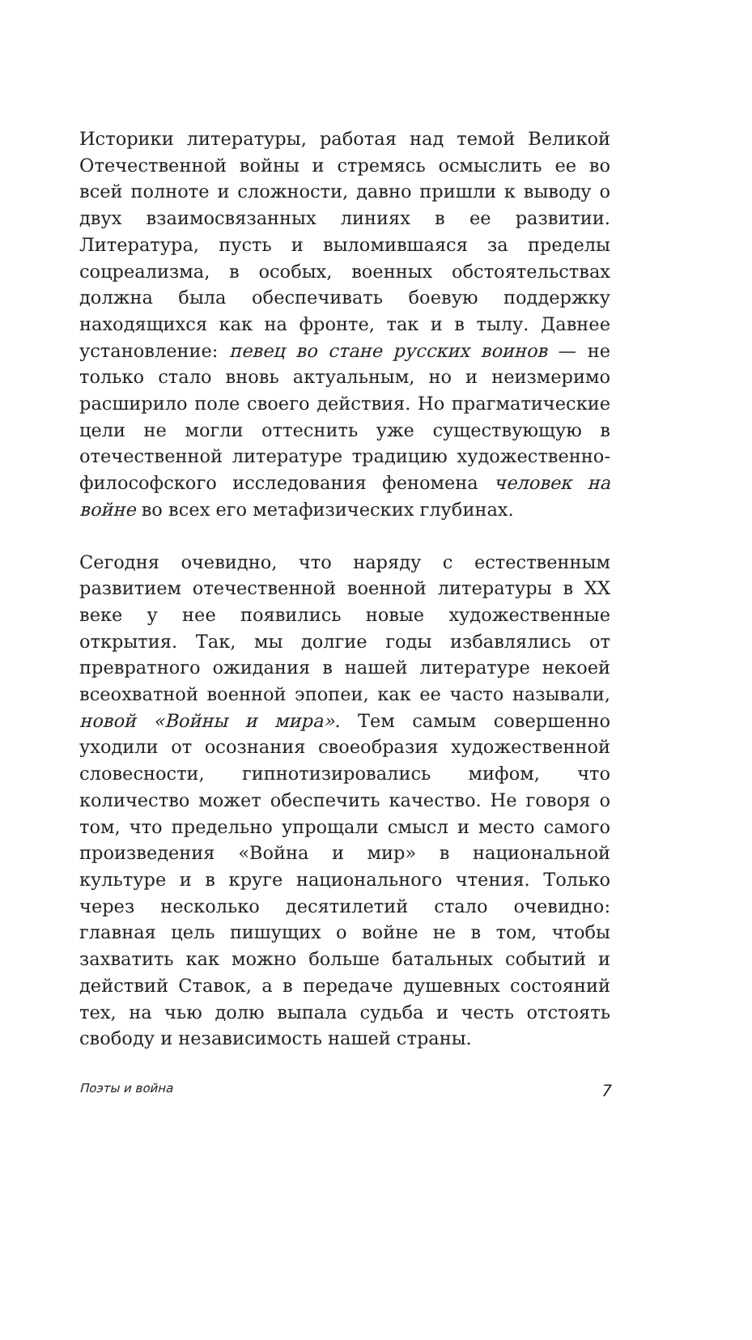Историки литературы, работая над темой Великой Отечественной войны и стремясь осмыслить ее во всей полноте и сложности, давно пришли к выводу о двух взаимосвязанных линиях в ее развитии. Литература, пусть и выломившаяся за пределы соцреализма, в особых, военных обстоятельствах должна была обеспечивать боевую поддержку находящихся как на фронте, так и в тылу. Давнее установление: певец во стане русских воинов — не только стало вновь актуальным, но и неизмеримо расширило поле своего действия. Но прагматические цели не могли оттеснить уже существующую в отечественной литературе традицию художественно-философского исследования феномена человек на войне во всех его метафизических глубинах.
Сегодня очевидно, что наряду с естественным развитием отечественной военной литературы в XX веке у нее появились новые художественные открытия. Так, мы долгие годы избавлялись от превратного ожидания в нашей литературе некоей всеохватной военной эпопеи, как ее часто называли, новой «Войны и мира». Тем самым совершенно уходили от осознания своеобразия художественной словесности, гипнотизировались мифом, что количество может обеспечить качество. Не говоря о том, что предельно упрощали смысл и место самого произведения «Война и мир» в национальной культуре и в круге национального чтения. Только через несколько десятилетий стало очевидно: главная цель пишущих о войне не в том, чтобы захватить как можно больше батальных событий и действий Ставок, а в передаче душевных состояний тех, на чью долю выпала судьба и честь отстоять свободу и независимость нашей страны.
Поэты и война 7